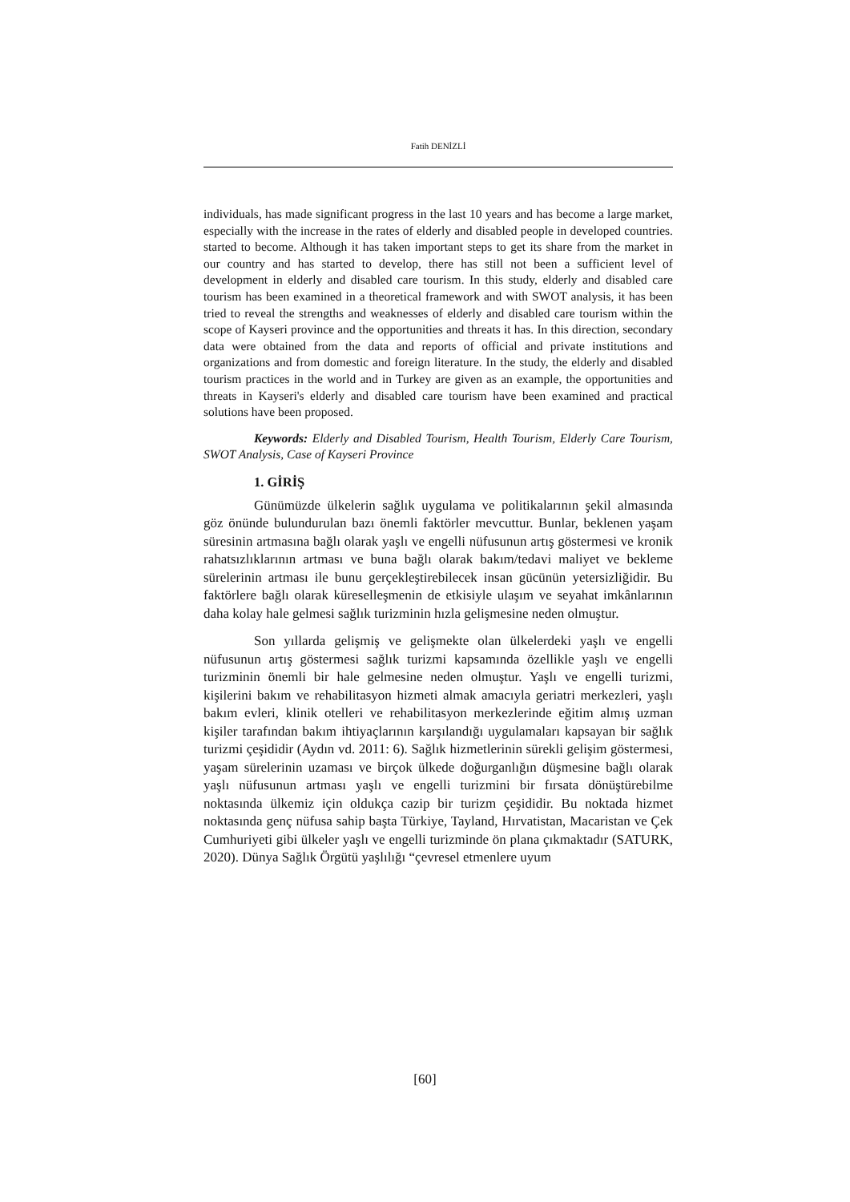Fatih DENİZLİ
individuals, has made significant progress in the last 10 years and has become a large market, especially with the increase in the rates of elderly and disabled people in developed countries. started to become. Although it has taken important steps to get its share from the market in our country and has started to develop, there has still not been a sufficient level of development in elderly and disabled care tourism. In this study, elderly and disabled care tourism has been examined in a theoretical framework and with SWOT analysis, it has been tried to reveal the strengths and weaknesses of elderly and disabled care tourism within the scope of Kayseri province and the opportunities and threats it has. In this direction, secondary data were obtained from the data and reports of official and private institutions and organizations and from domestic and foreign literature. In the study, the elderly and disabled tourism practices in the world and in Turkey are given as an example, the opportunities and threats in Kayseri's elderly and disabled care tourism have been examined and practical solutions have been proposed.
Keywords: Elderly and Disabled Tourism, Health Tourism, Elderly Care Tourism, SWOT Analysis, Case of Kayseri Province
1. GİRİŞ
Günümüzde ülkelerin sağlık uygulama ve politikalarının şekil almasında göz önünde bulundurulan bazı önemli faktörler mevcuttur. Bunlar, beklenen yaşam süresinin artmasına bağlı olarak yaşlı ve engelli nüfusunun artış göstermesi ve kronik rahatsızlıklarının artması ve buna bağlı olarak bakım/tedavi maliyet ve bekleme sürelerinin artması ile bunu gerçekleştirebilecek insan gücünün yetersizliğidir. Bu faktörlere bağlı olarak küreselleşmenin de etkisiyle ulaşım ve seyahat imkânlarının daha kolay hale gelmesi sağlık turizminin hızla gelişmesine neden olmuştur.
Son yıllarda gelişmiş ve gelişmekte olan ülkelerdeki yaşlı ve engelli nüfusunun artış göstermesi sağlık turizmi kapsamında özellikle yaşlı ve engelli turizminin önemli bir hale gelmesine neden olmuştur. Yaşlı ve engelli turizmi, kişilerini bakım ve rehabilitasyon hizmeti almak amacıyla geriatri merkezleri, yaşlı bakım evleri, klinik otelleri ve rehabilitasyon merkezlerinde eğitim almış uzman kişiler tarafından bakım ihtiyaçlarının karşılandığı uygulamaları kapsayan bir sağlık turizmi çeşididir (Aydın vd. 2011: 6). Sağlık hizmetlerinin sürekli gelişim göstermesi, yaşam sürelerinin uzaması ve birçok ülkede doğurganlığın düşmesine bağlı olarak yaşlı nüfusunun artması yaşlı ve engelli turizmini bir fırsata dönüştürebilme noktasında ülkemiz için oldukça cazip bir turizm çeşididir. Bu noktada hizmet noktasında genç nüfusa sahip başta Türkiye, Tayland, Hırvatistan, Macaristan ve Çek Cumhuriyeti gibi ülkeler yaşlı ve engelli turizminde ön plana çıkmaktadır (SATURK, 2020). Dünya Sağlık Örgütü yaşlılığı “çevresel etmenlere uyum
[60]